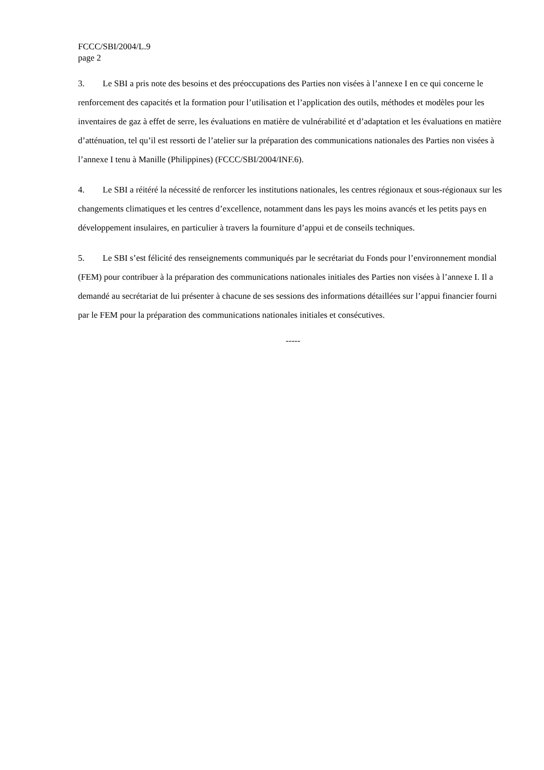FCCC/SBI/2004/L.9
page 2
3. Le SBI a pris note des besoins et des préoccupations des Parties non visées à l’annexe I en ce qui concerne le renforcement des capacités et la formation pour l’utilisation et l’application des outils, méthodes et modèles pour les inventaires de gaz à effet de serre, les évaluations en matière de vulnérabilité et d’adaptation et les évaluations en matière d’atténuation, tel qu’il est ressorti de l’atelier sur la préparation des communications nationales des Parties non visées à l’annexe I tenu à Manille (Philippines) (FCCC/SBI/2004/INF.6).
4. Le SBI a réitéré la nécessité de renforcer les institutions nationales, les centres régionaux et sous-régionaux sur les changements climatiques et les centres d’excellence, notamment dans les pays les moins avancés et les petits pays en développement insulaires, en particulier à travers la fourniture d’appui et de conseils techniques.
5. Le SBI s’est félicité des renseignements communiqués par le secrétariat du Fonds pour l’environnement mondial (FEM) pour contribuer à la préparation des communications nationales initiales des Parties non visées à l’annexe I. Il a demandé au secrétariat de lui présenter à chacune de ses sessions des informations détaillées sur l’appui financier fourni par le FEM pour la préparation des communications nationales initiales et consécutives.
-----